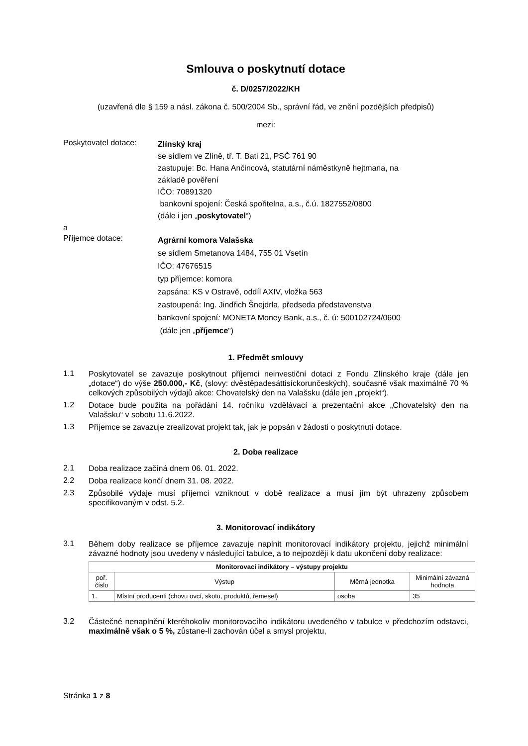Smlouva o poskytnutí dotace
č. D/0257/2022/KH
(uzavřená dle § 159 a násl. zákona č. 500/2004 Sb., správní řád, ve znění pozdějších předpisů)
mezi:
Poskytovatel dotace:
Zlínský kraj
se sídlem ve Zlíně, tř. T. Bati 21, PSČ 761 90
zastupuje: Bc. Hana Ančincová, statutární náměstkyně hejtmana, na
základě pověření
IČO: 70891320
bankovní spojení: Česká spořitelna, a.s., č.ú. 1827552/0800
(dále i jen „poskytovatel“)
a
Příjemce dotace:
Agrární komora Valašska
se sídlem Smetanova 1484, 755 01 Vsetín
IČO: 47676515
typ příjemce: komora
zapsána: KS v Ostravě, oddíl AXIV, vložka 563
zastoupená: Ing. Jindřich Šnejdrla, předseda představenstva
bankovní spojení: MONETA Money Bank, a.s., č. ú: 500102724/0600
(dále jen „příjemce“)
1. Předmět smlouvy
1.1
Poskytovatel se zavazuje poskytnout příjemci neinvestiční dotaci z Fondu Zlínského kraje (dále jen „dotace“) do výše 250.000,- Kč, (slovy: dvěstěpadesáttisíckorunčeských), současně však maximálně 70 % celkových způsobilých výdajů akce: Chovatelský den na Valašsku (dále jen „projekt“).
1.2
Dotace bude použita na pořádání 14. ročníku vzdělávací a prezentační akce „Chovatelský den na Valašsku“ v sobotu 11.6.2022.
1.3
Příjemce se zavazuje zrealizovat projekt tak, jak je popsán v žádosti o poskytnutí dotace.
2. Doba realizace
2.1
Doba realizace začíná dnem 06. 01. 2022.
2.2
Doba realizace končí dnem 31. 08. 2022.
2.3
Způsobilé výdaje musí příjemci vzniknout v době realizace a musí jím být uhrazeny způsobem specifikovaným v odst. 5.2.
3. Monitorovací indikátory
3.1
Během doby realizace se příjemce zavazuje naplnit monitorovací indikátory projektu, jejichž minimální závazné hodnoty jsou uvedeny v následující tabulce, a to nejpozději k datu ukončení doby realizace:
| Monitorovací indikátory – výstupy projektu | | | |
| --- | --- | --- | --- |
| poř. číslo | Výstup | Měrná jednotka | Minimální závazná hodnota |
| 1. | Místní producenti (chovu ovcí, skotu, produktů, řemesel) | osoba | 35 |
3.2
Částečné nenaplnění kteréhokoliv monitorovacího indikátoru uvedeného v tabulce v předchozím odstavci, maximálně však o 5 %, zůstane-li zachován účel a smysl projektu,
Stránka 1 z 8